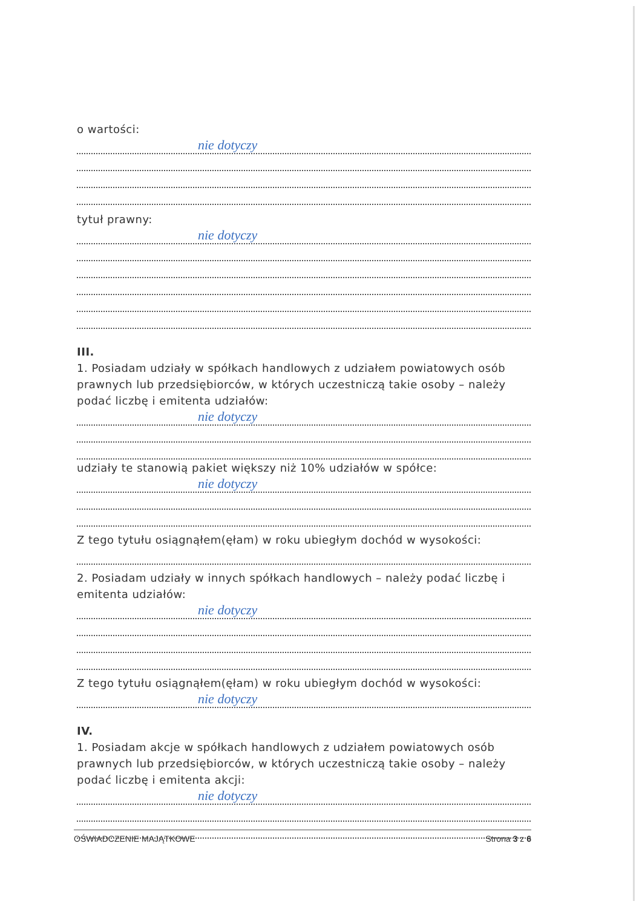o wartości:
nie dotyczy
tytuł prawny:
nie dotyczy
III.
1. Posiadam udziały w spółkach handlowych z udziałem powiatowych osób prawnych lub przedsiębiorców, w których uczestniczą takie osoby – należy podać liczbę i emitenta udziałów:
nie dotyczy
udziały te stanowią pakiet większy niż 10% udziałów w spółce:
nie dotyczy
Z tego tytułu osiągnąłem(ęłam) w roku ubiegłym dochód w wysokości:
2. Posiadam udziały w innych spółkach handlowych – należy podać liczbę i emitenta udziałów:
nie dotyczy
Z tego tytułu osiągnąłem(ęłam) w roku ubiegłym dochód w wysokości:
nie dotyczy
IV.
1. Posiadam akcje w spółkach handlowych z udziałem powiatowych osób prawnych lub przedsiębiorców, w których uczestniczą takie osoby – należy podać liczbę i emitenta akcji:
nie dotyczy
OŚWIADCZENIE MAJĄTKOWE Strona 3 z 6